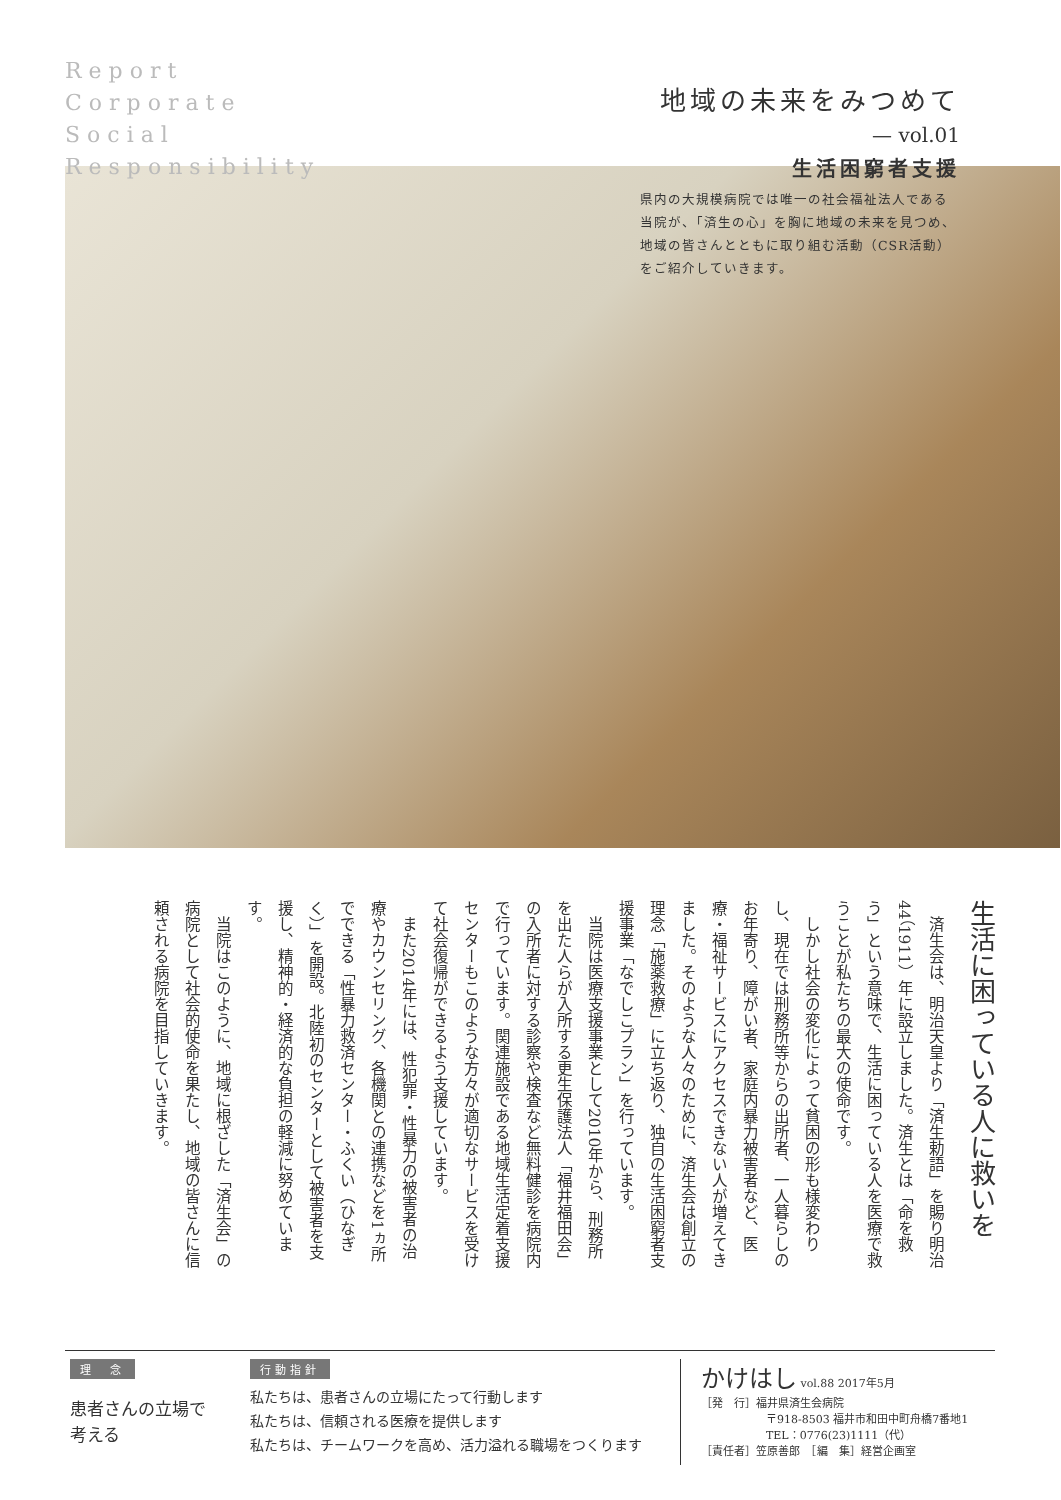Report
Corporate
Social
Responsibility
地域の未来をみつめて
— vol.01
生活困窮者支援
県内の大規模病院では唯一の社会福祉法人である当院が、「済生の心」を胸に地域の未来を見つめ、地域の皆さんとともに取り組む活動（CSR活動）をご紹介していきます。
生活に困っている人に救いを
　済生会は、明治天皇より「済生勅語」を賜り明治44（1911）年に設立しました。済生とは「命を救う」という意味で、生活に困っている人を医療で救うことが私たちの最大の使命です。
　しかし社会の変化によって貧困の形も様変わりし、現在では刑務所等からの出所者、一人暮らしのお年寄り、障がい者、家庭内暴力被害者など、医療・福祉サービスにアクセスできない人が増えてきました。そのような人々のために、済生会は創立の理念「施薬救療」に立ち返り、独自の生活困窮者支援事業「なでしこプラン」を行っています。
　当院は医療支援事業として2010年から、刑務所を出た人らが入所する更生保護法人「福井福田会」の入所者に対する診察や検査など無料健診を病院内で行っています。関連施設である地域生活定着支援センターもこのような方々が適切なサービスを受けて社会復帰ができるよう支援しています。
　また2014年には、性犯罪・性暴力の被害者の治療やカウンセリング、各機関との連携などを1ヵ所でできる「性暴力救済センター・ふくい（ひなぎく）」を開設。北陸初のセンターとして被害者を支援し、精神的・経済的な負担の軽減に努めています。
　当院はこのように、地域に根ざした「済生会」の病院として社会的使命を果たし、地域の皆さんに信頼される病院を目指していきます。
理　念
患者さんの立場で
考える
行動指針
私たちは、患者さんの立場にたって行動します
私たちは、信頼される医療を提供します
私たちは、チームワークを高め、活力溢れる職場をつくります
かけはし vol.88 2017年5月
［発　行］福井県済生会病院
〒918-8503 福井市和田中町舟橋7番地1
TEL：0776(23)1111（代）
［責任者］笠原善郎　［編　集］経営企画室